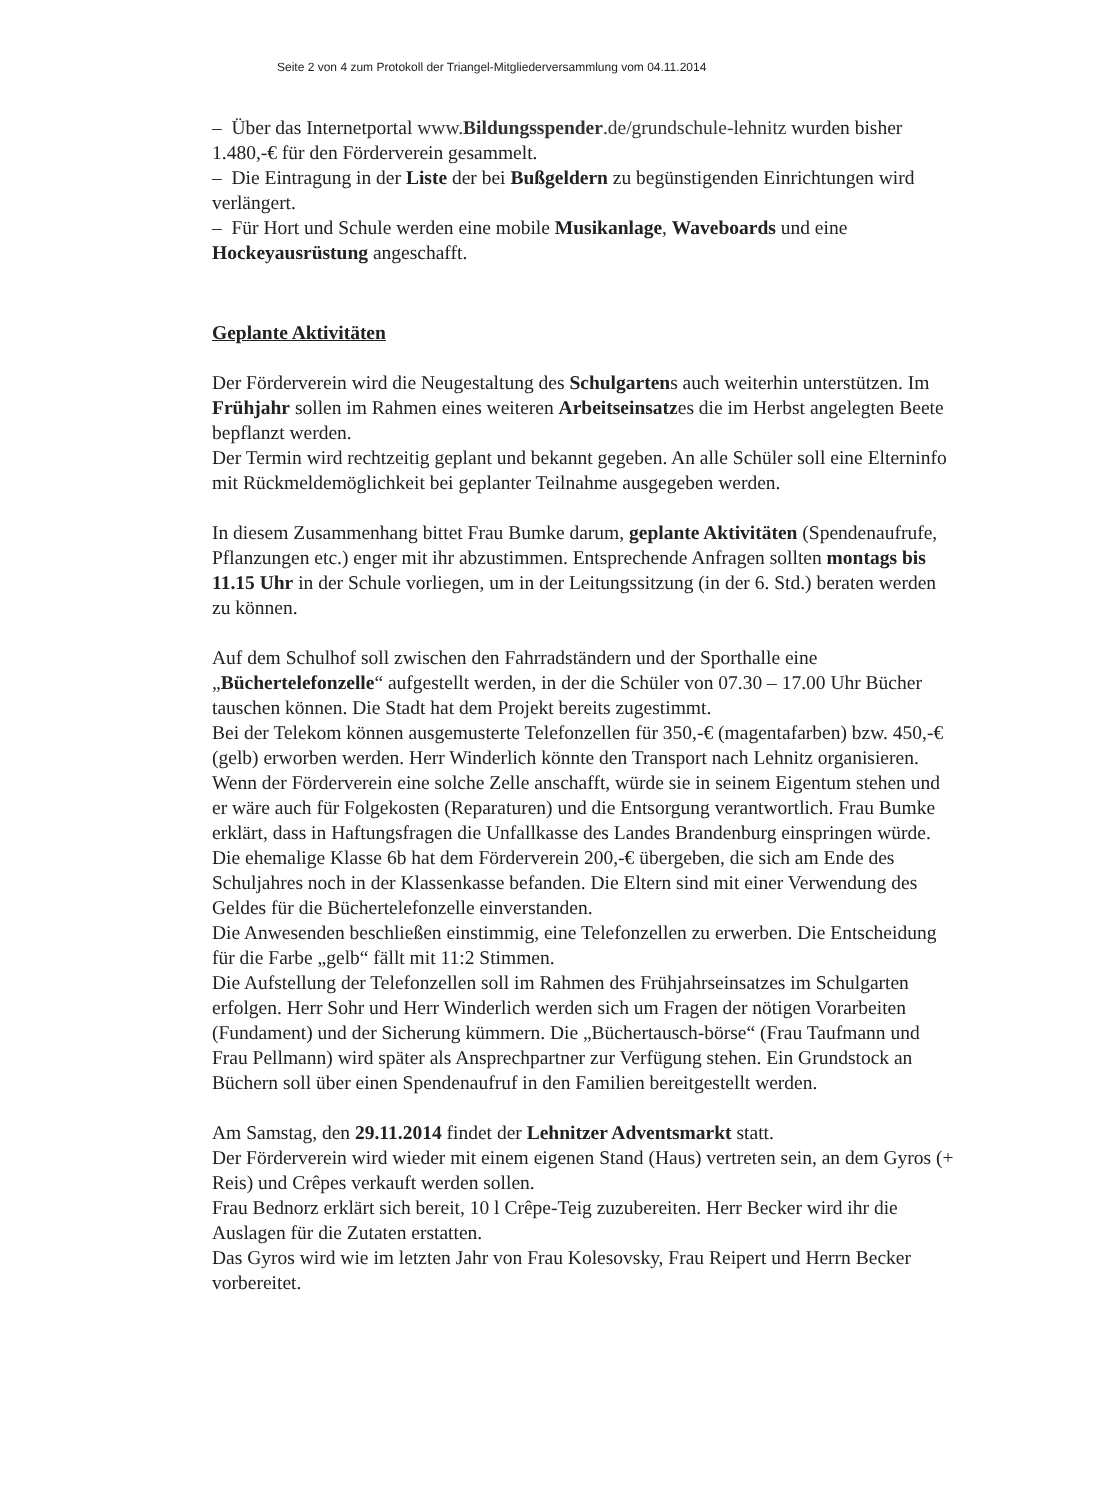Seite 2 von 4 zum Protokoll der Triangel-Mitgliederversammlung vom 04.11.2014
– Über das Internetportal www.Bildungsspender.de/grundschule-lehnitz wurden bisher 1.480,-€ für den Förderverein gesammelt.
– Die Eintragung in der Liste der bei Bußgeldern zu begünstigenden Einrichtungen wird verlängert.
– Für Hort und Schule werden eine mobile Musikanlage, Waveboards und eine Hockeyausrüstung angeschafft.
Geplante Aktivitäten
Der Förderverein wird die Neugestaltung des Schulgartens auch weiterhin unterstützen. Im Frühjahr sollen im Rahmen eines weiteren Arbeitseinsatzes die im Herbst angelegten Beete bepflanzt werden.
Der Termin wird rechtzeitig geplant und bekannt gegeben. An alle Schüler soll eine Elterninfo mit Rückmeldemöglichkeit bei geplanter Teilnahme ausgegeben werden.
In diesem Zusammenhang bittet Frau Bumke darum, geplante Aktivitäten (Spendenaufrufe, Pflanzungen etc.) enger mit ihr abzustimmen. Entsprechende Anfragen sollten montags bis 11.15 Uhr in der Schule vorliegen, um in der Leitungssitzung (in der 6. Std.) beraten werden zu können.
Auf dem Schulhof soll zwischen den Fahrradständern und der Sporthalle eine „Büchertelefonzelle“ aufgestellt werden, in der die Schüler von 07.30 – 17.00 Uhr Bücher tauschen können. Die Stadt hat dem Projekt bereits zugestimmt.
Bei der Telekom können ausgemusterte Telefonzellen für 350,-€ (magentafarben) bzw. 450,-€ (gelb) erworben werden. Herr Winderlich könnte den Transport nach Lehnitz organisieren.
Wenn der Förderverein eine solche Zelle anschafft, würde sie in seinem Eigentum stehen und er wäre auch für Folgekosten (Reparaturen) und die Entsorgung verantwortlich. Frau Bumke erklärt, dass in Haftungsfragen die Unfallkasse des Landes Brandenburg einspringen würde.
Die ehemalige Klasse 6b hat dem Förderverein 200,-€ übergeben, die sich am Ende des Schuljahres noch in der Klassenkasse befanden. Die Eltern sind mit einer Verwendung des Geldes für die Büchertelefonzelle einverstanden.
Die Anwesenden beschließen einstimmig, eine Telefonzellen zu erwerben. Die Entscheidung für die Farbe „gelb“ fällt mit 11:2 Stimmen.
Die Aufstellung der Telefonzellen soll im Rahmen des Frühjahrseinsatzes im Schulgarten erfolgen. Herr Sohr und Herr Winderlich werden sich um Fragen der nötigen Vorarbeiten (Fundament) und der Sicherung kümmern. Die „Büchertausch-börse“ (Frau Taufmann und Frau Pellmann) wird später als Ansprechpartner zur Verfügung stehen. Ein Grundstock an Büchern soll über einen Spendenaufruf in den Familien bereitgestellt werden.
Am Samstag, den 29.11.2014 findet der Lehnitzer Adventsmarkt statt.
Der Förderverein wird wieder mit einem eigenen Stand (Haus) vertreten sein, an dem Gyros (+ Reis) und Crêpes verkauft werden sollen.
Frau Bednorz erklärt sich bereit, 10 l Crêpe-Teig zuzubereiten. Herr Becker wird ihr die Auslagen für die Zutaten erstatten.
Das Gyros wird wie im letzten Jahr von Frau Kolesovsky, Frau Reipert und Herrn Becker vorbereitet.